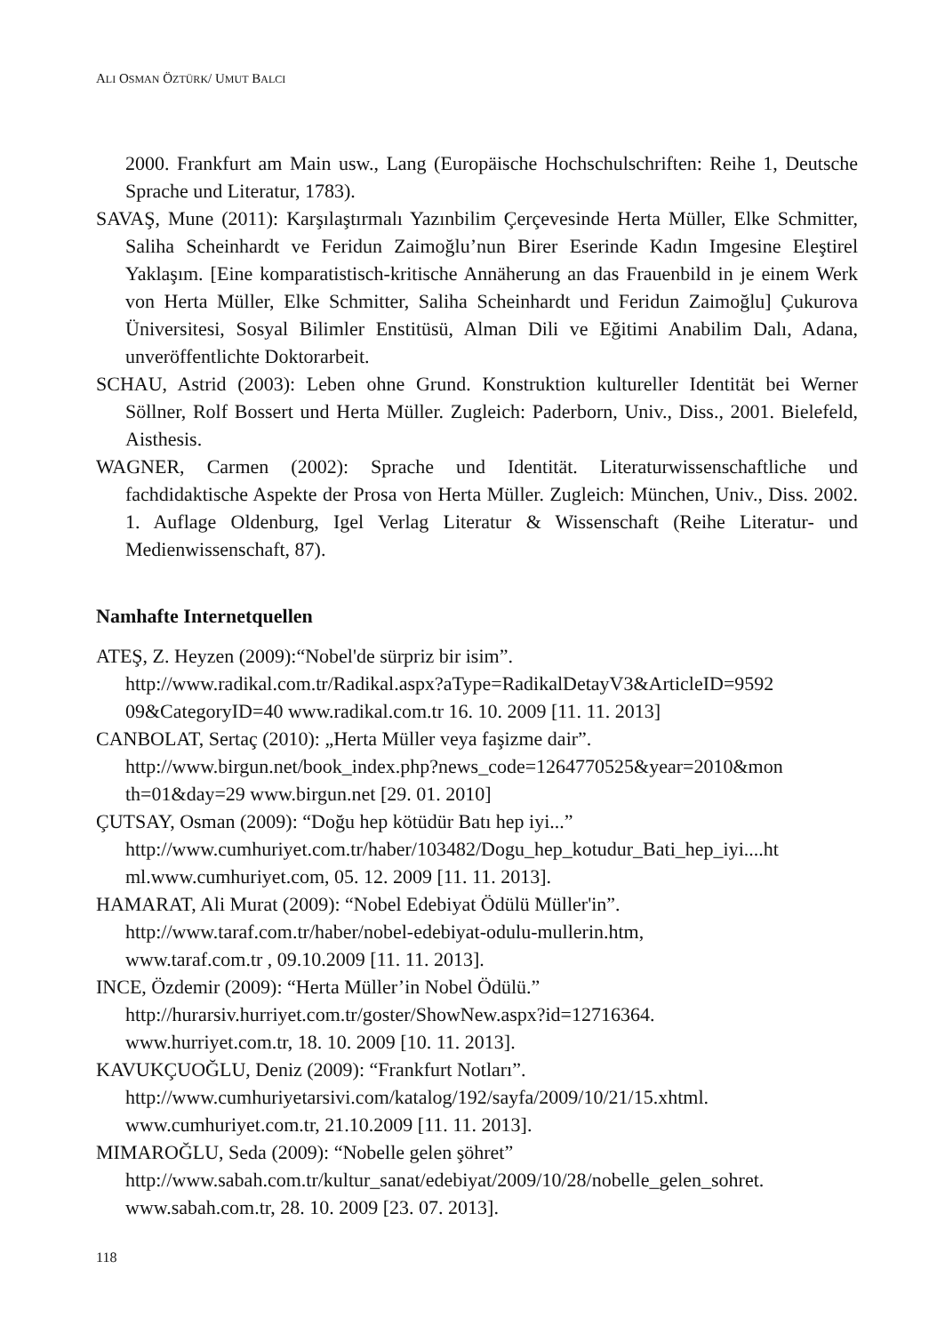ALI OSMAN ÖZTÜRK/ UMUT BALCI
2000. Frankfurt am Main usw., Lang (Europäische Hochschulschriften: Reihe 1, Deutsche Sprache und Literatur, 1783).
SAVAŞ, Mune (2011): Karşılaştırmalı Yazınbilim Çerçevesinde Herta Müller, Elke Schmitter, Saliha Scheinhardt ve Feridun Zaimoğlu’nun Birer Eserinde Kadın Imgesine Eleştirel Yaklaşım. [Eine komparatistisch-kritische Annäherung an das Frauenbild in je einem Werk von Herta Müller, Elke Schmitter, Saliha Scheinhardt und Feridun Zaimoğlu] Çukurova Üniversitesi, Sosyal Bilimler Enstitüsü, Alman Dili ve Eğitimi Anabilim Dalı, Adana, unveröffentlichte Doktorarbeit.
SCHAU, Astrid (2003): Leben ohne Grund. Konstruktion kultureller Identität bei Werner Söllner, Rolf Bossert und Herta Müller. Zugleich: Paderborn, Univ., Diss., 2001. Bielefeld, Aisthesis.
WAGNER, Carmen (2002): Sprache und Identität. Literaturwissenschaftliche und fachdidaktische Aspekte der Prosa von Herta Müller. Zugleich: München, Univ., Diss. 2002. 1. Auflage Oldenburg, Igel Verlag Literatur & Wissenschaft (Reihe Literatur- und Medienwissenschaft, 87).
Namhafte Internetquellen
ATEŞ, Z. Heyzen (2009):“Nobel'de sürpriz bir isim”.
http://www.radikal.com.tr/Radikal.aspx?aType=RadikalDetayV3&ArticleID=9592
09&CategoryID=40 www.radikal.com.tr 16. 10. 2009 [11. 11. 2013]
CANBOLAT, Sertaç (2010): „Herta Müller veya faşizme dair”.
http://www.birgun.net/book_index.php?news_code=1264770525&year=2010&mon
th=01&day=29 www.birgun.net [29. 01. 2010]
ÇUTSAY, Osman (2009): “Doğu hep kötüdür Batı hep iyi...”
http://www.cumhuriyet.com.tr/haber/103482/Dogu_hep_kotudur_Bati_hep_iyi....ht
ml.www.cumhuriyet.com, 05. 12. 2009 [11. 11. 2013].
HAMARAT, Ali Murat (2009): “Nobel Edebiyat Ödülü Müller'in”.
http://www.taraf.com.tr/haber/nobel-edebiyat-odulu-mullerin.htm,
www.taraf.com.tr , 09.10.2009 [11. 11. 2013].
INCE, Özdemir (2009): “Herta Müller’in Nobel Ödülü.”
http://hurarsiv.hurriyet.com.tr/goster/ShowNew.aspx?id=12716364.
www.hurriyet.com.tr, 18. 10. 2009 [10. 11. 2013].
KAVUKÇUOĞLU, Deniz (2009): “Frankfurt Notları”.
http://www.cumhuriyetarsivi.com/katalog/192/sayfa/2009/10/21/15.xhtml.
www.cumhuriyet.com.tr, 21.10.2009 [11. 11. 2013].
MIMAROĞLU, Seda (2009): “Nobelle gelen şöhret”
http://www.sabah.com.tr/kultur_sanat/edebiyat/2009/10/28/nobelle_gelen_sohret.
www.sabah.com.tr, 28. 10. 2009 [23. 07. 2013].
118